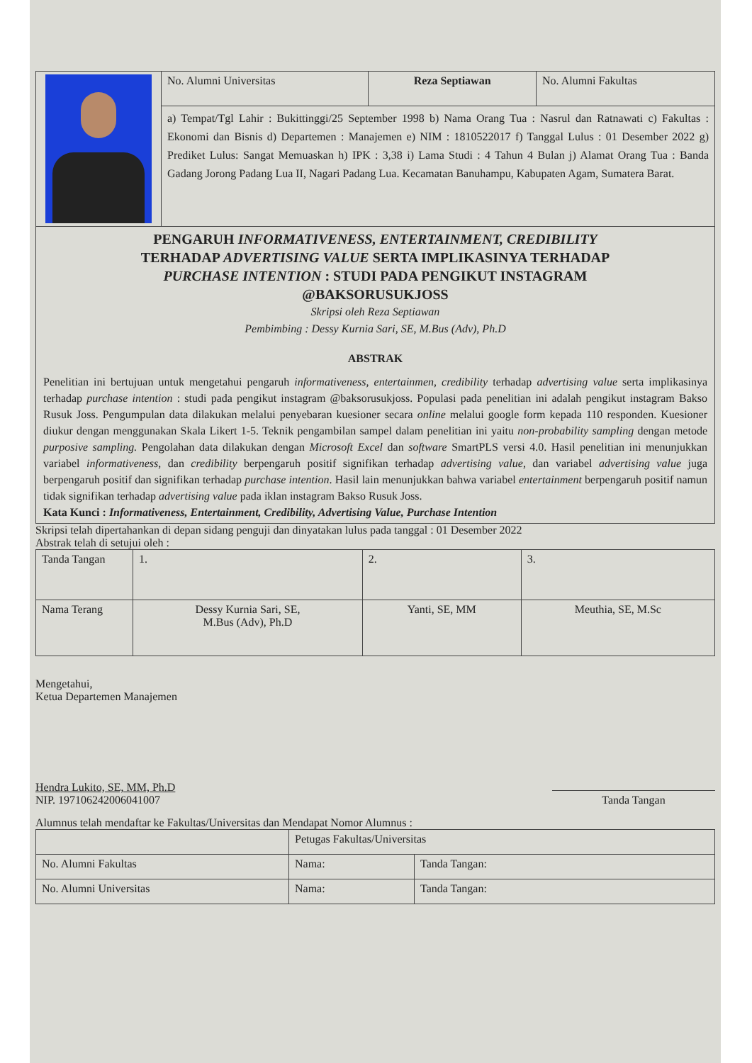| | No. Alumni Universitas | Reza Septiawan | No. Alumni Fakultas |
| | a) Tempat/Tgl Lahir : Bukittinggi/25 September 1998 b) Nama Orang Tua : Nasrul dan Ratnawati c) Fakultas : Ekonomi dan Bisnis d) Departemen : Manajemen e) NIM : 1810522017 f) Tanggal Lulus : 01 Desember 2022 g) Prediket Lulus: Sangat Memuaskan h) IPK : 3,38 i) Lama Studi : 4 Tahun 4 Bulan j) Alamat Orang Tua : Banda Gadang Jorong Padang Lua II, Nagari Padang Lua. Kecamatan Banuhampu, Kabupaten Agam, Sumatera Barat. | | |
| PENGARUH INFORMATIVENESS, ENTERTAINMENT, CREDIBILITY TERHADAP ADVERTISING VALUE SERTA IMPLIKASINYA TERHADAP PURCHASE INTENTION : STUDI PADA PENGIKUT INSTAGRAM @BAKSORUSUKJOSS Skripsi oleh Reza Septiawan Pembimbing : Dessy Kurnia Sari, SE, M.Bus (Adv), Ph.D ABSTRAK Penelitian ini bertujuan untuk mengetahui pengaruh informativeness, entertainmen, credibility terhadap advertising value serta implikasinya terhadap purchase intention : studi pada pengikut instagram @baksorusukjoss. Populasi pada penelitian ini adalah pengikut instagram Bakso Rusuk Joss. Pengumpulan data dilakukan melalui penyebaran kuesioner secara online melalui google form kepada 110 responden. Kuesioner diukur dengan menggunakan Skala Likert 1-5. Teknik pengambilan sampel dalam penelitian ini yaitu non-probability sampling dengan metode purposive sampling. Pengolahan data dilakukan dengan Microsoft Excel dan software SmartPLS versi 4.0. Hasil penelitian ini menunjukkan variabel informativeness , dan credibility berpengaruh positif signifikan terhadap advertising value , dan variabel advertising value juga berpengaruh positif dan signifikan terhadap purchase intention . Hasil lain menunjukkan bahwa variabel entertainment berpengaruh positif namun tidak signifikan terhadap advertising value pada iklan instagram Bakso Rusuk Joss. Kata Kunci : Informativeness, Entertainment, Credibility, Advertising Value, Purchase Intention | | | |
Skripsi telah dipertahankan di depan sidang penguji dan dinyatakan lulus pada tanggal : 01 Desember 2022
Abstrak telah di setujui oleh :
| Tanda Tangan | 1. | 2. | 3. |
| Nama Terang | Dessy Kurnia Sari, SE, M.Bus (Adv), Ph.D | Yanti, SE, MM | Meuthia, SE, M.Sc |
Mengetahui,
Ketua Departemen Manajemen
Hendra Lukito, SE, MM, Ph.D
NIP. 197106242006041007
Tanda Tangan
Alumnus telah mendaftar ke Fakultas/Universitas dan Mendapat Nomor Alumnus :
| | Petugas Fakultas/Universitas | |
| No. Alumni Fakultas | Nama: | Tanda Tangan: |
| No. Alumni Universitas | Nama: | Tanda Tangan: |